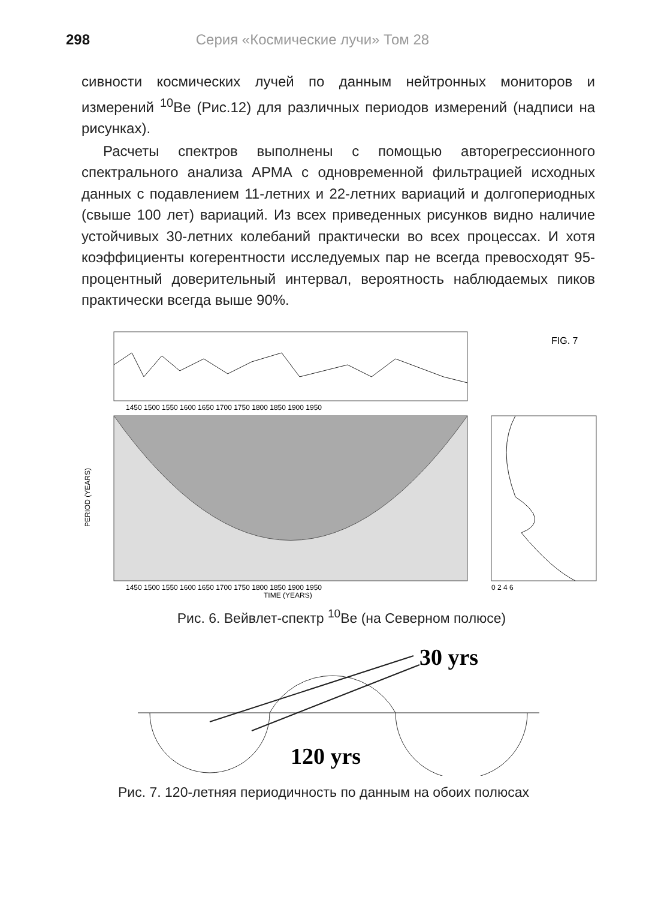298 Серия «Космические лучи» Том 28
сивности космических лучей по данным нейтронных мониторов и измерений <sup>10</sup>Be (Рис.12) для различных периодов измерений (надписи на рисунках).
Расчеты спектров выполнены с помощью авторегрессионного спектрального анализа АРМА с одновременной фильтрацией исходных данных с подавлением 11-летних и 22-летних вариаций и долгопериодных (свыше 100 лет) вариаций. Из всех приведенных рисунков видно наличие устойчивых 30-летних колебаний практически во всех процессах. И хотя коэффициенты когерентности исследуемых пар не всегда превосходят 95-процентный доверительный интервал, вероятность наблюдаемых пиков практически всегда выше 90%.
FIG. 7
1450 1500 1550 1600 1650 1700 1750 1800 1850 1900 1950
1450 1500 1550 1600 1650 1700 1750 1800 1850 1900 1950
TIME (YEARS)
0 2 4 6
PERIOD (YEARS)
Рис. 6. Вейвлет-спектр <sup>10</sup>Be (на Северном полюсе)
30 yrs
120 yrs
Рис. 7. 120-летняя периодичность по данным на обоих полюсах